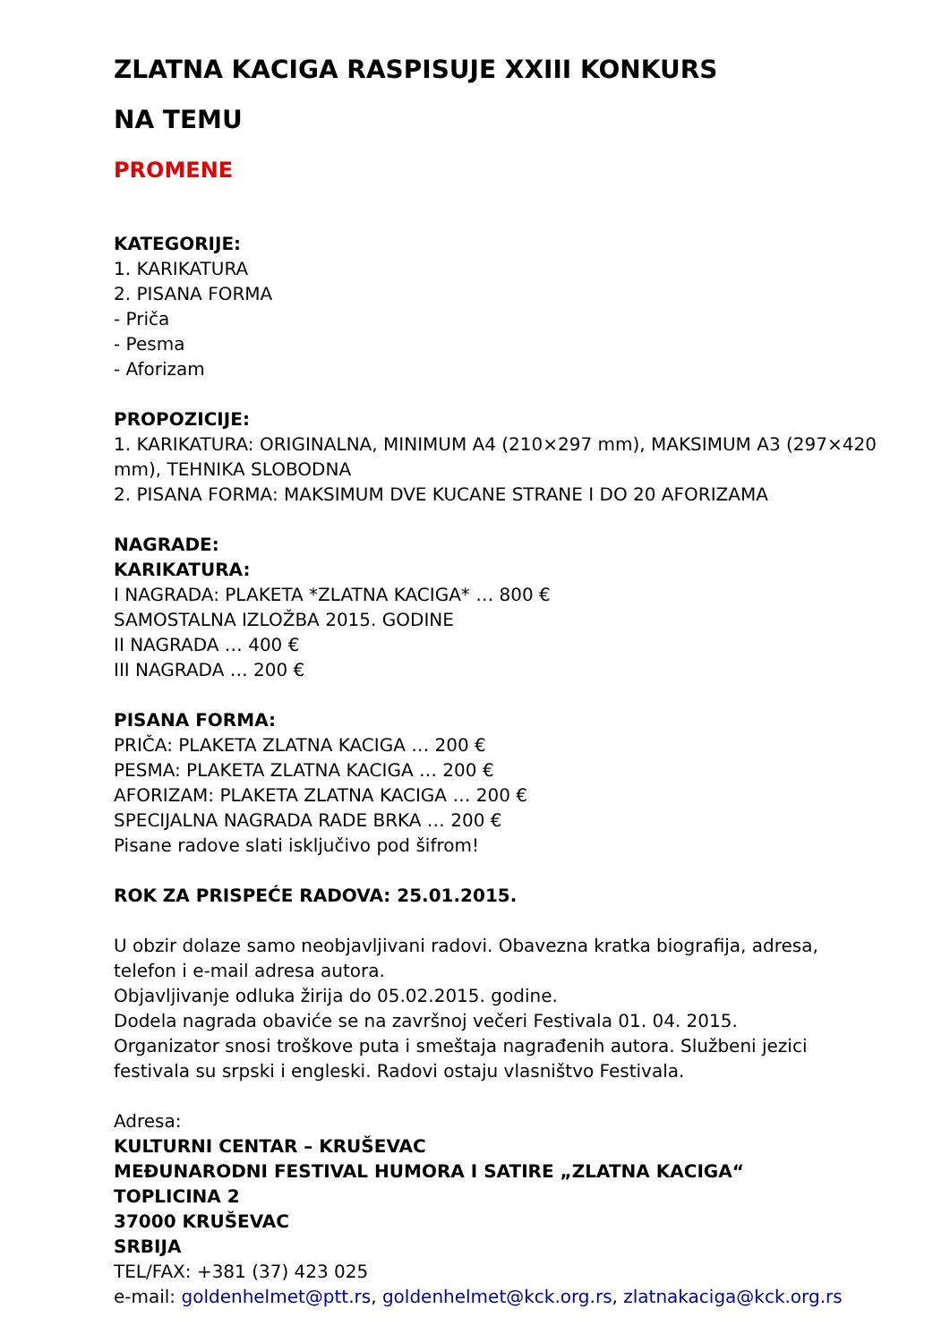ZLATNA KACIGA RASPISUJE XXIII KONKURS
NA TEMU
PROMENE
KATEGORIJE:
1. KARIKATURA
2. PISANA FORMA
- Priča
- Pesma
- Aforizam
PROPOZICIJE:
1. KARIKATURA: ORIGINALNA, MINIMUM A4 (210×297 mm), MAKSIMUM A3 (297×420 mm), TEHNIKA SLOBODNA
2. PISANA FORMA: MAKSIMUM DVE KUCANE STRANE I DO 20 AFORIZAMA
NAGRADE:
KARIKATURA:
I NAGRADA: PLAKETA *ZLATNA KACIGA* … 800 €
SAMOSTALNA IZLOŽBA 2015. GODINE
II NAGRADA … 400 €
III NAGRADA … 200 €
PISANA FORMA:
PRIČA: PLAKETA ZLATNA KACIGA … 200 €
PESMA: PLAKETA ZLATNA KACIGA … 200 €
AFORIZAM: PLAKETA ZLATNA KACIGA … 200 €
SPECIJALNA NAGRADA RADE BRKA … 200 €
Pisane radove slati isključivo pod šifrom!
ROK ZA PRISPEĆE RADOVA: 25.01.2015.
U obzir dolaze samo neobjavljivani radovi. Obavezna kratka biografija, adresa, telefon i e-mail adresa autora.
Objavljivanje odluka žirija do 05.02.2015. godine.
Dodela nagrada obaviće se na završnoj večeri Festivala 01. 04. 2015.
Organizator snosi troškove puta i smeštaja nagrađenih autora. Službeni jezici festivala su srpski i engleski. Radovi ostaju vlasništvo Festivala.
Adresa:
KULTURNI CENTAR – KRUŠEVAC
MEĐUNARODNI FESTIVAL HUMORA I SATIRE „ZLATNA KACIGA“
TOPLICINA 2
37000 KRUŠEVAC
SRBIJA
TEL/FAX: +381 (37) 423 025
e-mail: goldenhelmet@ptt.rs, goldenhelmet@kck.org.rs, zlatnakaciga@kck.org.rs